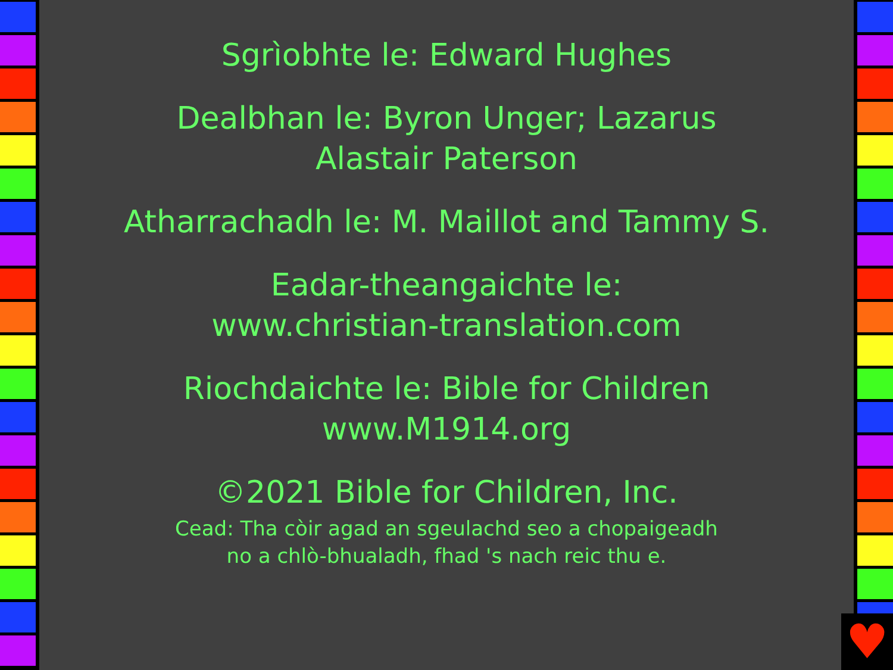Sgrìobhte le: Edward Hughes
Dealbhan le: Byron Unger; Lazarus
Alastair Paterson
Atharrachadh le: M. Maillot and Tammy S.
Eadar-theangaichte le:
www.christian-translation.com
Riochdaichte le: Bible for Children
www.M1914.org
©2021 Bible for Children, Inc.
Cead: Tha còir agad an sgeulachd seo a chopaigeadh
no a chlò-bhualadh, fhad 's nach reic thu e.
♥